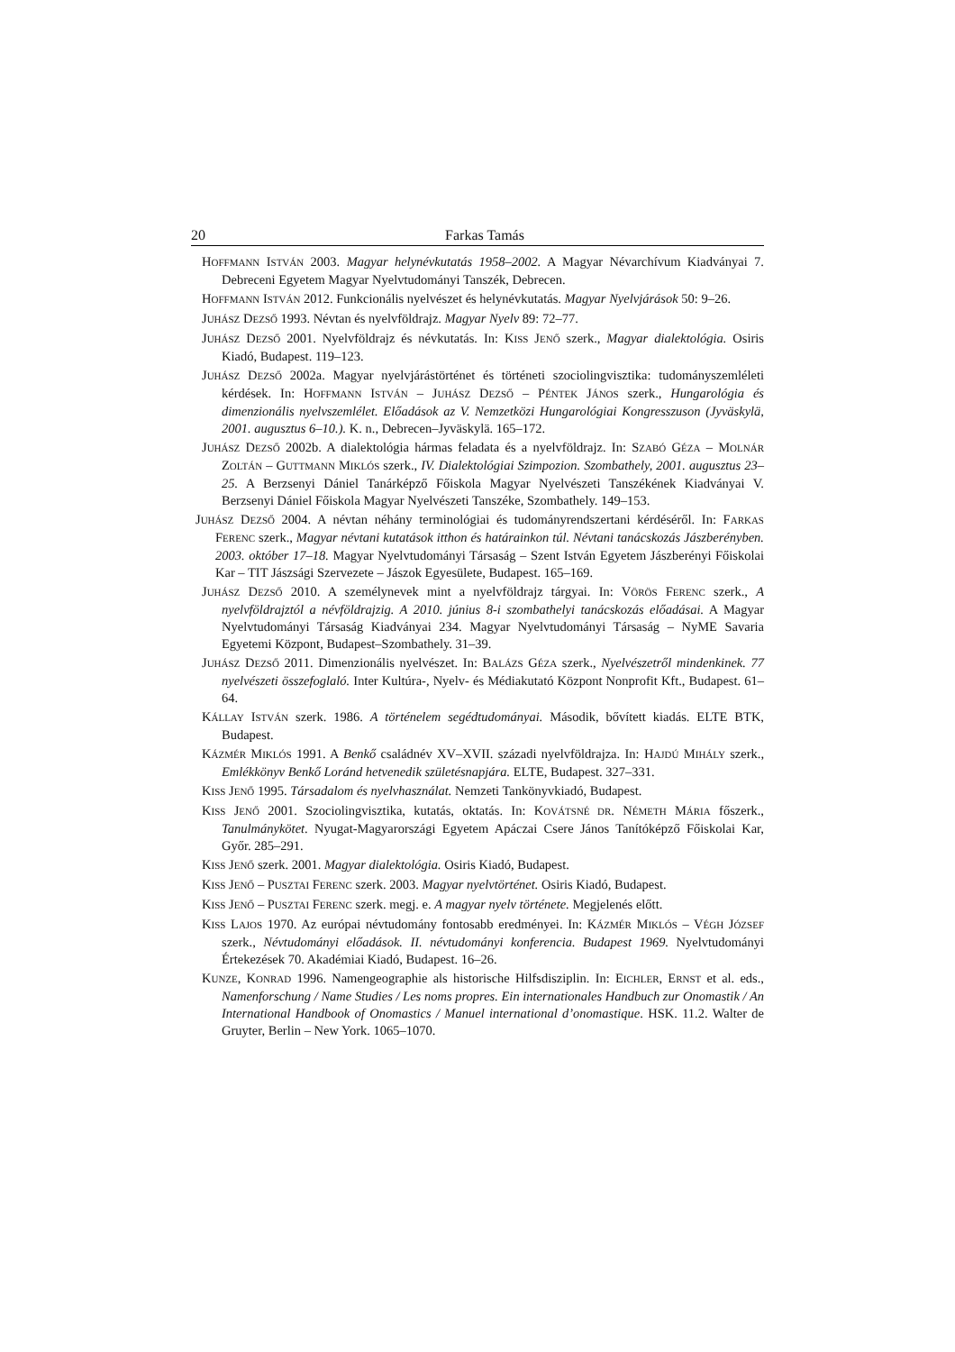20 Farkas Tamás
HOFFMANN ISTVÁN 2003. Magyar helynévkutatás 1958–2002. A Magyar Névarchívum Kiadványai 7. Debreceni Egyetem Magyar Nyelvtudományi Tanszék, Debrecen.
HOFFMANN ISTVÁN 2012. Funkcionális nyelvészet és helynévkutatás. Magyar Nyelvjárások 50: 9–26.
JUHÁSZ DEZSŐ 1993. Névtan és nyelvföldrajz. Magyar Nyelv 89: 72–77.
JUHÁSZ DEZSŐ 2001. Nyelvföldrajz és névkutatás. In: KISS JENŐ szerk., Magyar dialektológia. Osiris Kiadó, Budapest. 119–123.
JUHÁSZ DEZSŐ 2002a. Magyar nyelvjárástörténet és történeti szociolingvisztika: tudományszemléleti kérdések. In: HOFFMANN ISTVÁN – JUHÁSZ DEZSŐ – PÉNTEK JÁNOS szerk., Hungarológia és dimenzionális nyelvszemlélet. Előadások az V. Nemzetközi Hungarológiai Kongresszuson (Jyväskylä, 2001. augusztus 6–10.). K. n., Debrecen–Jyväskylä. 165–172.
JUHÁSZ DEZSŐ 2002b. A dialektológia hármas feladata és a nyelvföldrajz. In: SZABÓ GÉZA – MOLNÁR ZOLTÁN – GUTTMANN MIKLÓS szerk., IV. Dialektológiai Szimpozion. Szombathely, 2001. augusztus 23–25. A Berzsenyi Dániel Tanárképző Főiskola Magyar Nyelvészeti Tanszékének Kiadványai V. Berzsenyi Dániel Főiskola Magyar Nyelvészeti Tanszéke, Szombathely. 149–153.
JUHÁSZ DEZSŐ 2004. A névtan néhány terminológiai és tudományrendszertani kérdéséről. In: FARKAS FERENC szerk., Magyar névtani kutatások itthon és határainkon túl. Névtani tanácskozás Jászberényben. 2003. október 17–18. Magyar Nyelvtudományi Társaság – Szent István Egyetem Jászberényi Főiskolai Kar – TIT Jászsági Szervezete – Jászok Egyesülete, Budapest. 165–169.
JUHÁSZ DEZSŐ 2010. A személynevek mint a nyelvföldrajz tárgyai. In: VÖRÖS FERENC szerk., A nyelvföldrajztól a névföldrajzig. A 2010. június 8-i szombathelyi tanácskozás előadásai. A Magyar Nyelvtudományi Társaság Kiadványai 234. Magyar Nyelvtudományi Társaság – NyME Savaria Egyetemi Központ, Budapest–Szombathely. 31–39.
JUHÁSZ DEZSŐ 2011. Dimenzionális nyelvészet. In: BALÁZS GÉZA szerk., Nyelvészetről mindenkinek. 77 nyelvészeti összefoglaló. Inter Kultúra-, Nyelv- és Médiakutató Központ Nonprofit Kft., Budapest. 61–64.
KÁLLAY ISTVÁN szerk. 1986. A történelem segédtudományai. Második, bővített kiadás. ELTE BTK, Budapest.
KÁZMÉR MIKLÓS 1991. A Benkő családnév XV–XVII. századi nyelvföldrajza. In: HAJDÚ MIHÁLY szerk., Emlékkönyv Benkő Loránd hetvenedik születésnapjára. ELTE, Budapest. 327–331.
KISS JENŐ 1995. Társadalom és nyelvhasználat. Nemzeti Tankönyvkiadó, Budapest.
KISS JENŐ 2001. Szociolingvisztika, kutatás, oktatás. In: KOVÁTSNÉ DR. NÉMETH MÁRIA főszerk., Tanulmánykötet. Nyugat-Magyarországi Egyetem Apáczai Csere János Tanítóképző Főiskolai Kar, Győr. 285–291.
KISS JENŐ szerk. 2001. Magyar dialektológia. Osiris Kiadó, Budapest.
KISS JENŐ – PUSZTAI FERENC szerk. 2003. Magyar nyelvtörténet. Osiris Kiadó, Budapest.
KISS JENŐ – PUSZTAI FERENC szerk. megj. e. A magyar nyelv története. Megjelenés előtt.
KISS LAJOS 1970. Az európai névtudomány fontosabb eredményei. In: KÁZMÉR MIKLÓS – VÉGH JÓZSEF szerk., Névtudományi előadások. II. névtudományi konferencia. Budapest 1969. Nyelvtudományi Értekezések 70. Akadémiai Kiadó, Budapest. 16–26.
KUNZE, KONRAD 1996. Namengeographie als historische Hilfsdisziplin. In: EICHLER, ERNST et al. eds., Namenforschung / Name Studies / Les noms propres. Ein internationales Handbuch zur Onomastik / An International Handbook of Onomastics / Manuel international d’onomastique. HSK. 11.2. Walter de Gruyter, Berlin – New York. 1065–1070.